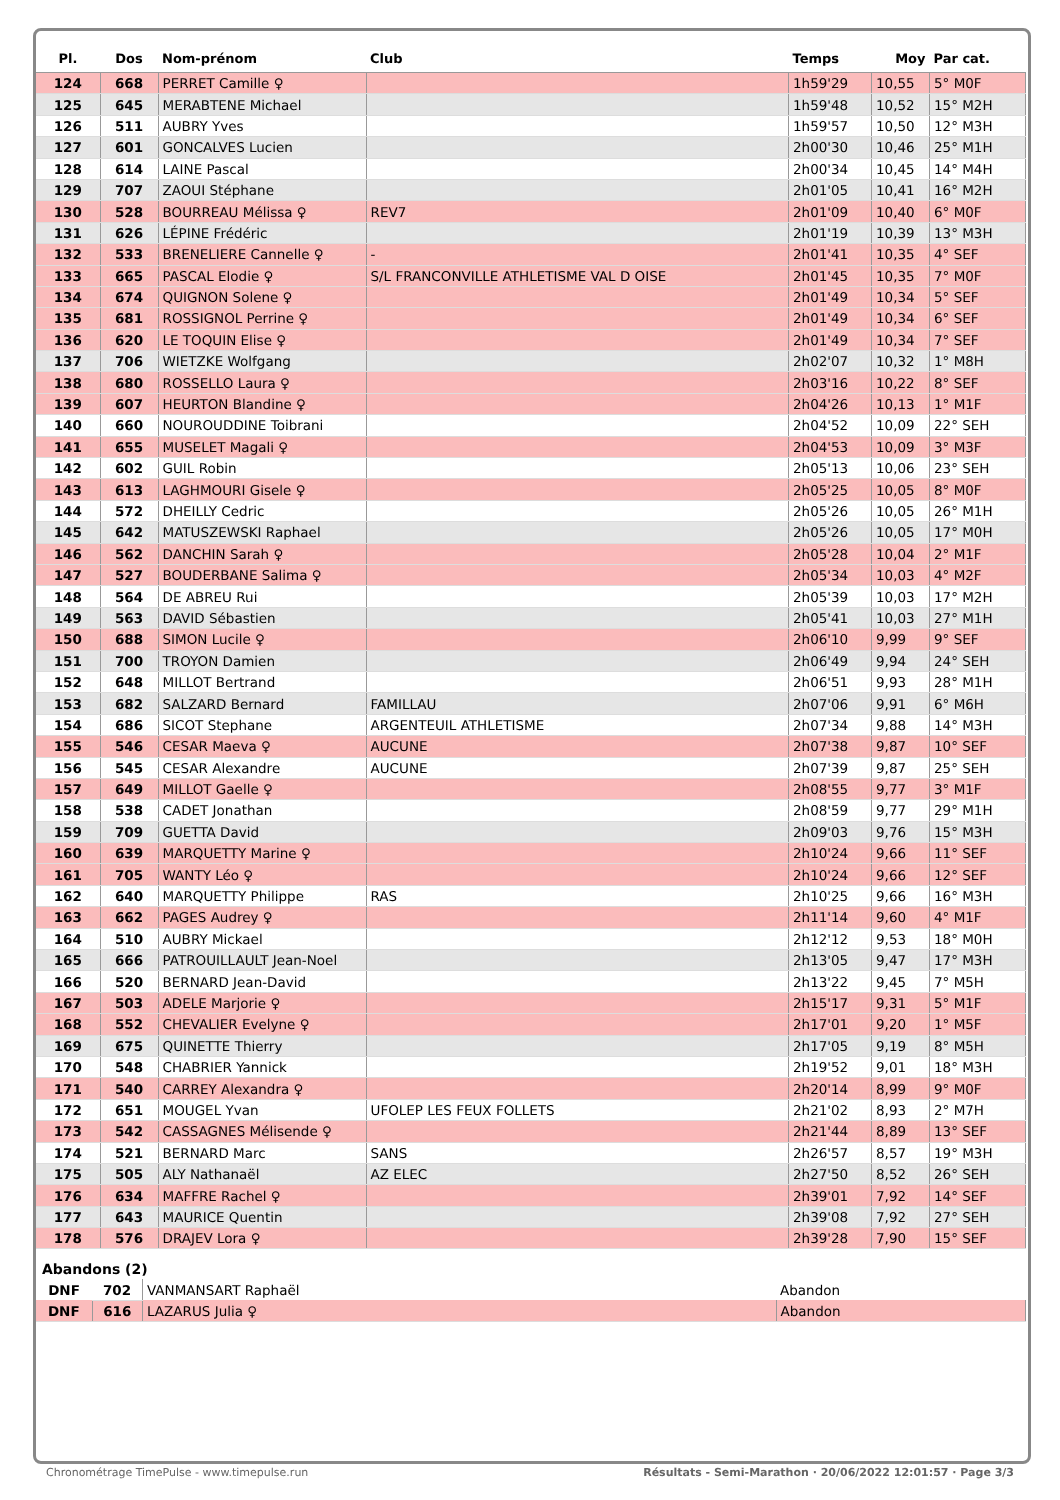| Pl. | Dos | Nom-prénom | Club | Temps | Moy | Par cat. |
| --- | --- | --- | --- | --- | --- | --- |
| 124 | 668 | PERRET Camille ♀ | | 1h59'29 | 10,55 | 5° M0F |
| 125 | 645 | MERABTENE Michael | | 1h59'48 | 10,52 | 15° M2H |
| 126 | 511 | AUBRY Yves | | 1h59'57 | 10,50 | 12° M3H |
| 127 | 601 | GONCALVES Lucien | | 2h00'30 | 10,46 | 25° M1H |
| 128 | 614 | LAINE Pascal | | 2h00'34 | 10,45 | 14° M4H |
| 129 | 707 | ZAOUI Stéphane | | 2h01'05 | 10,41 | 16° M2H |
| 130 | 528 | BOURREAU Mélissa ♀ | REV7 | 2h01'09 | 10,40 | 6° M0F |
| 131 | 626 | LÉPINE Frédéric | | 2h01'19 | 10,39 | 13° M3H |
| 132 | 533 | BRENELIERE Cannelle ♀ | - | 2h01'41 | 10,35 | 4° SEF |
| 133 | 665 | PASCAL Elodie ♀ | S/L FRANCONVILLE ATHLETISME VAL D OISE | 2h01'45 | 10,35 | 7° M0F |
| 134 | 674 | QUIGNON Solene ♀ | | 2h01'49 | 10,34 | 5° SEF |
| 135 | 681 | ROSSIGNOL Perrine ♀ | | 2h01'49 | 10,34 | 6° SEF |
| 136 | 620 | LE TOQUIN Elise ♀ | | 2h01'49 | 10,34 | 7° SEF |
| 137 | 706 | WIETZKE Wolfgang | | 2h02'07 | 10,32 | 1° M8H |
| 138 | 680 | ROSSELLO Laura ♀ | | 2h03'16 | 10,22 | 8° SEF |
| 139 | 607 | HEURTON Blandine ♀ | | 2h04'26 | 10,13 | 1° M1F |
| 140 | 660 | NOUROUDDINE Toibrani | | 2h04'52 | 10,09 | 22° SEH |
| 141 | 655 | MUSELET Magali ♀ | | 2h04'53 | 10,09 | 3° M3F |
| 142 | 602 | GUIL Robin | | 2h05'13 | 10,06 | 23° SEH |
| 143 | 613 | LAGHMOURI Gisele ♀ | | 2h05'25 | 10,05 | 8° M0F |
| 144 | 572 | DHEILLY Cedric | | 2h05'26 | 10,05 | 26° M1H |
| 145 | 642 | MATUSZEWSKI Raphael | | 2h05'26 | 10,05 | 17° M0H |
| 146 | 562 | DANCHIN Sarah ♀ | | 2h05'28 | 10,04 | 2° M1F |
| 147 | 527 | BOUDERBANE Salima ♀ | | 2h05'34 | 10,03 | 4° M2F |
| 148 | 564 | DE ABREU Rui | | 2h05'39 | 10,03 | 17° M2H |
| 149 | 563 | DAVID Sébastien | | 2h05'41 | 10,03 | 27° M1H |
| 150 | 688 | SIMON Lucile ♀ | | 2h06'10 | 9,99 | 9° SEF |
| 151 | 700 | TROYON Damien | | 2h06'49 | 9,94 | 24° SEH |
| 152 | 648 | MILLOT Bertrand | | 2h06'51 | 9,93 | 28° M1H |
| 153 | 682 | SALZARD Bernard | FAMILLAU | 2h07'06 | 9,91 | 6° M6H |
| 154 | 686 | SICOT Stephane | ARGENTEUIL ATHLETISME | 2h07'34 | 9,88 | 14° M3H |
| 155 | 546 | CESAR Maeva ♀ | AUCUNE | 2h07'38 | 9,87 | 10° SEF |
| 156 | 545 | CESAR Alexandre | AUCUNE | 2h07'39 | 9,87 | 25° SEH |
| 157 | 649 | MILLOT Gaelle ♀ | | 2h08'55 | 9,77 | 3° M1F |
| 158 | 538 | CADET Jonathan | | 2h08'59 | 9,77 | 29° M1H |
| 159 | 709 | GUETTA David | | 2h09'03 | 9,76 | 15° M3H |
| 160 | 639 | MARQUETTY Marine ♀ | | 2h10'24 | 9,66 | 11° SEF |
| 161 | 705 | WANTY Léo ♀ | | 2h10'24 | 9,66 | 12° SEF |
| 162 | 640 | MARQUETTY Philippe | RAS | 2h10'25 | 9,66 | 16° M3H |
| 163 | 662 | PAGES Audrey ♀ | | 2h11'14 | 9,60 | 4° M1F |
| 164 | 510 | AUBRY Mickael | | 2h12'12 | 9,53 | 18° M0H |
| 165 | 666 | PATROUILLAULT Jean-Noel | | 2h13'05 | 9,47 | 17° M3H |
| 166 | 520 | BERNARD Jean-David | | 2h13'22 | 9,45 | 7° M5H |
| 167 | 503 | ADELE Marjorie ♀ | | 2h15'17 | 9,31 | 5° M1F |
| 168 | 552 | CHEVALIER Evelyne ♀ | | 2h17'01 | 9,20 | 1° M5F |
| 169 | 675 | QUINETTE Thierry | | 2h17'05 | 9,19 | 8° M5H |
| 170 | 548 | CHABRIER Yannick | | 2h19'52 | 9,01 | 18° M3H |
| 171 | 540 | CARREY Alexandra ♀ | | 2h20'14 | 8,99 | 9° M0F |
| 172 | 651 | MOUGEL Yvan | UFOLEP LES FEUX FOLLETS | 2h21'02 | 8,93 | 2° M7H |
| 173 | 542 | CASSAGNES Mélisende ♀ | | 2h21'44 | 8,89 | 13° SEF |
| 174 | 521 | BERNARD Marc | SANS | 2h26'57 | 8,57 | 19° M3H |
| 175 | 505 | ALY Nathanaël | AZ ELEC | 2h27'50 | 8,52 | 26° SEH |
| 176 | 634 | MAFFRE Rachel ♀ | | 2h39'01 | 7,92 | 14° SEF |
| 177 | 643 | MAURICE Quentin | | 2h39'08 | 7,92 | 27° SEH |
| 178 | 576 | DRAJEV Lora ♀ | | 2h39'28 | 7,90 | 15° SEF |
Abandons (2)
| DNF | 702 | VANMANSART Raphaël | Abandon |
| DNF | 616 | LAZARUS Julia ♀ | Abandon |
Chronométrage TimePulse - www.timepulse.run Résultats - Semi-Marathon · 20/06/2022 12:01:57 · Page 3/3